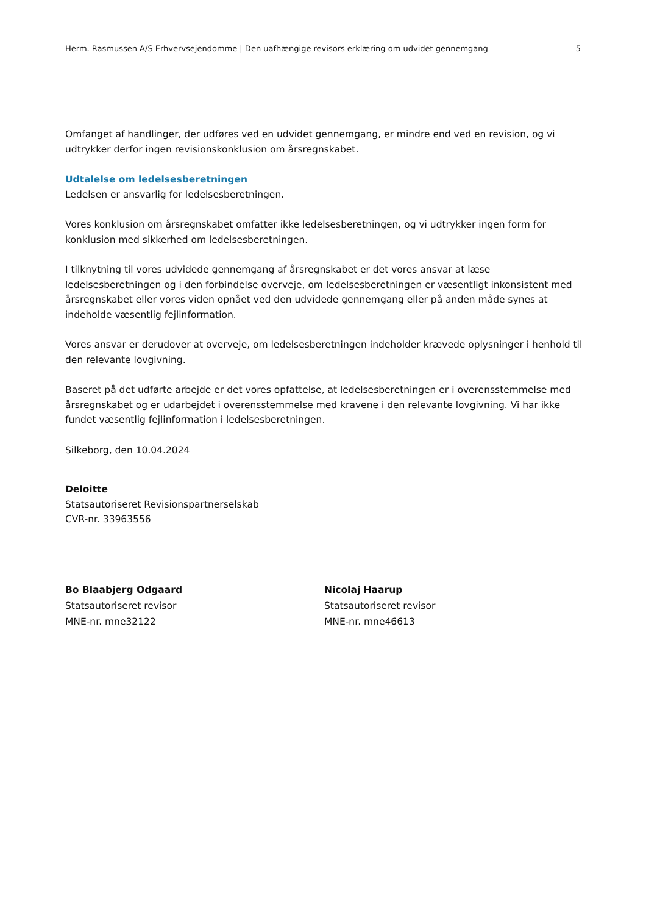Herm. Rasmussen A/S Erhvervsejendomme | Den uafhængige revisors erklæring om udvidet gennemgang 5
Omfanget af handlinger, der udføres ved en udvidet gennemgang, er mindre end ved en revision, og vi udtrykker derfor ingen revisionskonklusion om årsregnskabet.
Udtalelse om ledelsesberetningen
Ledelsen er ansvarlig for ledelsesberetningen.
Vores konklusion om årsregnskabet omfatter ikke ledelsesberetningen, og vi udtrykker ingen form for konklusion med sikkerhed om ledelsesberetningen.
I tilknytning til vores udvidede gennemgang af årsregnskabet er det vores ansvar at læse ledelsesberetningen og i den forbindelse overveje, om ledelsesberetningen er væsentligt inkonsistent med årsregnskabet eller vores viden opnået ved den udvidede gennemgang eller på anden måde synes at indeholde væsentlig fejlinformation.
Vores ansvar er derudover at overveje, om ledelsesberetningen indeholder krævede oplysninger i henhold til den relevante lovgivning.
Baseret på det udførte arbejde er det vores opfattelse, at ledelsesberetningen er i overensstemmelse med årsregnskabet og er udarbejdet i overensstemmelse med kravene i den relevante lovgivning. Vi har ikke fundet væsentlig fejlinformation i ledelsesberetningen.
Silkeborg, den 10.04.2024
Deloitte
Statsautoriseret Revisionspartnerselskab
CVR-nr. 33963556
Bo Blaabjerg Odgaard
Statsautoriseret revisor
MNE-nr. mne32122
Nicolaj Haarup
Statsautoriseret revisor
MNE-nr. mne46613